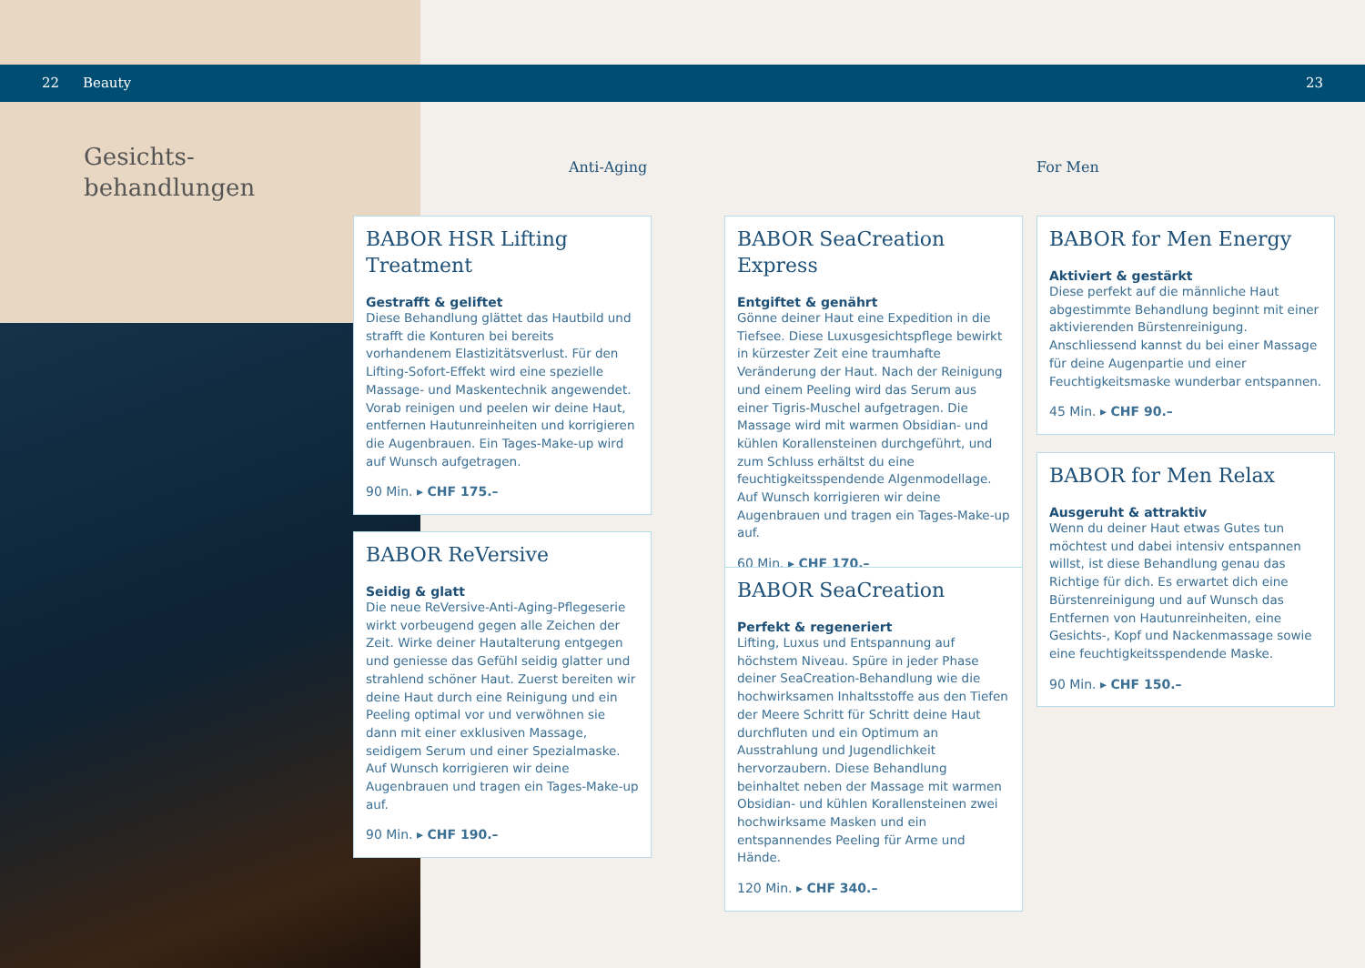22 Beauty 23
Gesichts-
behandlungen
Anti-Aging For Men
BABOR HSR Lifting Treatment
Gestrafft & geliftet
Diese Behandlung glättet das Hautbild und strafft die Konturen bei bereits vorhandenem Elastizitätsverlust. Für den Lifting-Sofort-Effekt wird eine spezielle Massage- und Maskentechnik angewendet. Vorab reinigen und peelen wir deine Haut, entfernen Hautunreinheiten und korrigieren die Augenbrauen. Ein Tages-Make-up wird auf Wunsch aufgetragen.
90 Min. ▸ CHF 175.–
BABOR ReVersive
Seidig & glatt
Die neue ReVersive-Anti-Aging-Pflegeserie wirkt vorbeugend gegen alle Zeichen der Zeit. Wirke deiner Hautalterung entgegen und geniesse das Gefühl seidig glatter und strahlend schöner Haut. Zuerst bereiten wir deine Haut durch eine Reinigung und ein Peeling optimal vor und verwöhnen sie dann mit einer exklusiven Massage, seidigem Serum und einer Spezialmaske. Auf Wunsch korrigieren wir deine Augenbrauen und tragen ein Tages-Make-up auf.
90 Min. ▸ CHF 190.–
BABOR SeaCreation Express
Entgiftet & genährt
Gönne deiner Haut eine Expedition in die Tiefsee. Diese Luxusgesichtspflege bewirkt in kürzester Zeit eine traumhafte Veränderung der Haut. Nach der Reinigung und einem Peeling wird das Serum aus einer Tigris-Muschel aufgetragen. Die Massage wird mit warmen Obsidian- und kühlen Korallensteinen durchgeführt, und zum Schluss erhältst du eine feuchtigkeitsspendende Algenmodellage. Auf Wunsch korrigieren wir deine Augenbrauen und tragen ein Tages-Make-up auf.
60 Min. ▸ CHF 170.–
BABOR SeaCreation
Perfekt & regeneriert
Lifting, Luxus und Entspannung auf höchstem Niveau. Spüre in jeder Phase deiner SeaCreation-Behandlung wie die hochwirksamen Inhaltsstoffe aus den Tiefen der Meere Schritt für Schritt deine Haut durchfluten und ein Optimum an Ausstrahlung und Jugendlichkeit hervorzaubern. Diese Behandlung beinhaltet neben der Massage mit warmen Obsidian- und kühlen Korallensteinen zwei hochwirksame Masken und ein entspannendes Peeling für Arme und Hände.
120 Min. ▸ CHF 340.–
BABOR for Men Energy
Aktiviert & gestärkt
Diese perfekt auf die männliche Haut abgestimmte Behandlung beginnt mit einer aktivierenden Bürstenreinigung. Anschliessend kannst du bei einer Massage für deine Augenpartie und einer Feuchtigkeitsmaske wunderbar entspannen.
45 Min. ▸ CHF 90.–
BABOR for Men Relax
Ausgeruht & attraktiv
Wenn du deiner Haut etwas Gutes tun möchtest und dabei intensiv entspannen willst, ist diese Behandlung genau das Richtige für dich. Es erwartet dich eine Bürstenreinigung und auf Wunsch das Entfernen von Hautunreinheiten, eine Gesichts-, Kopf und Nackenmassage sowie eine feuchtigkeitsspendende Maske.
90 Min. ▸ CHF 150.–